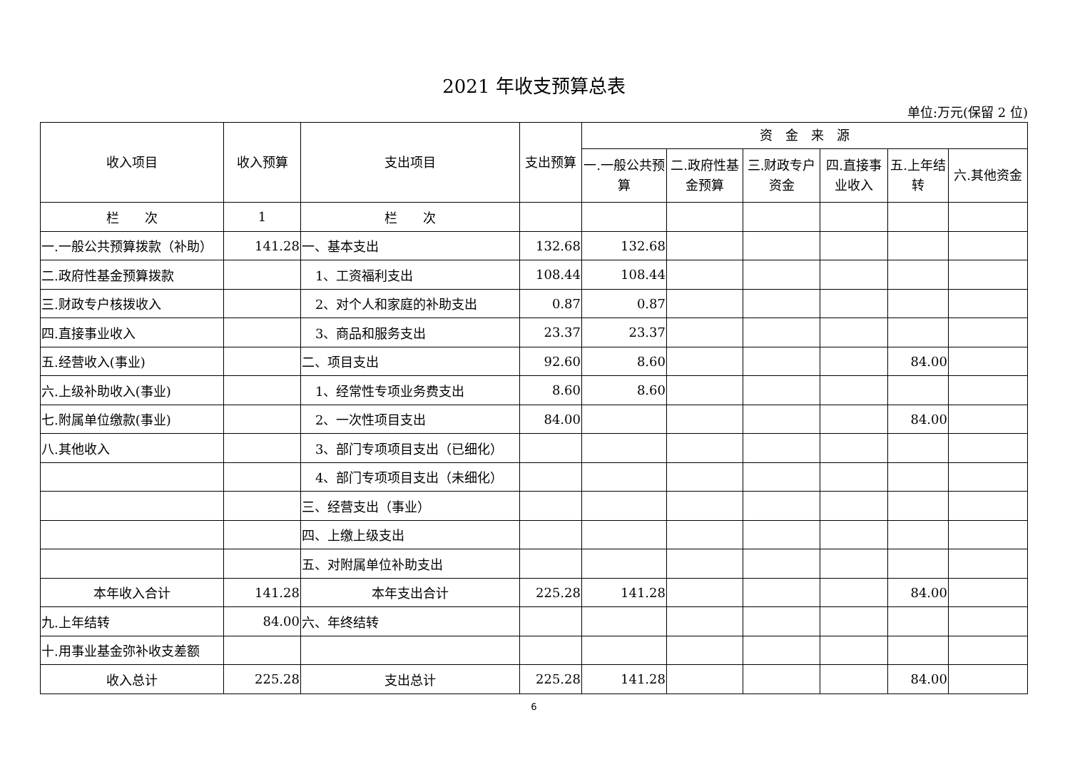2021 年收支预算总表
单位:万元(保留 2 位)
| 收入项目 | 收入预算 | 支出项目 | 支出预算 | 资 金 来 源 | | | | | |
| --- | --- | --- | --- | --- | --- | --- | --- | --- | --- |
| | | | | 一.一般公共预算 | 二.政府性基金预算 | 三.财政专户资金 | 四.直接事业收入 | 五.上年结转 | 六.其他资金 |
| 栏 次 | 1 | 栏 次 | | | | | | | |
| 一.一般公共预算拨款（补助） | 141.28 | 一、基本支出 | 132.68 | 132.68 | | | | | |
| 二.政府性基金预算拨款 | | 1、工资福利支出 | 108.44 | 108.44 | | | | | |
| 三.财政专户核拨收入 | | 2、对个人和家庭的补助支出 | 0.87 | 0.87 | | | | | |
| 四.直接事业收入 | | 3、商品和服务支出 | 23.37 | 23.37 | | | | | |
| 五.经营收入(事业) | | 二、项目支出 | 92.60 | 8.60 | | | | 84.00 | |
| 六.上级补助收入(事业) | | 1、经常性专项业务费支出 | 8.60 | 8.60 | | | | | |
| 七.附属单位缴款(事业) | | 2、一次性项目支出 | 84.00 | | | | | 84.00 | |
| 八.其他收入 | | 3、部门专项项目支出（已细化） | | | | | | | |
| | | 4、部门专项项目支出（未细化） | | | | | | | |
| | | 三、经营支出（事业） | | | | | | | |
| | | 四、上缴上级支出 | | | | | | | |
| | | 五、对附属单位补助支出 | | | | | | | |
| 本年收入合计 | 141.28 | 本年支出合计 | 225.28 | 141.28 | | | | 84.00 | |
| 九.上年结转 | 84.00 | 六、年终结转 | | | | | | | |
| 十.用事业基金弥补收支差额 | | | | | | | | | |
| 收入总计 | 225.28 | 支出总计 | 225.28 | 141.28 | | | | 84.00 | |
6